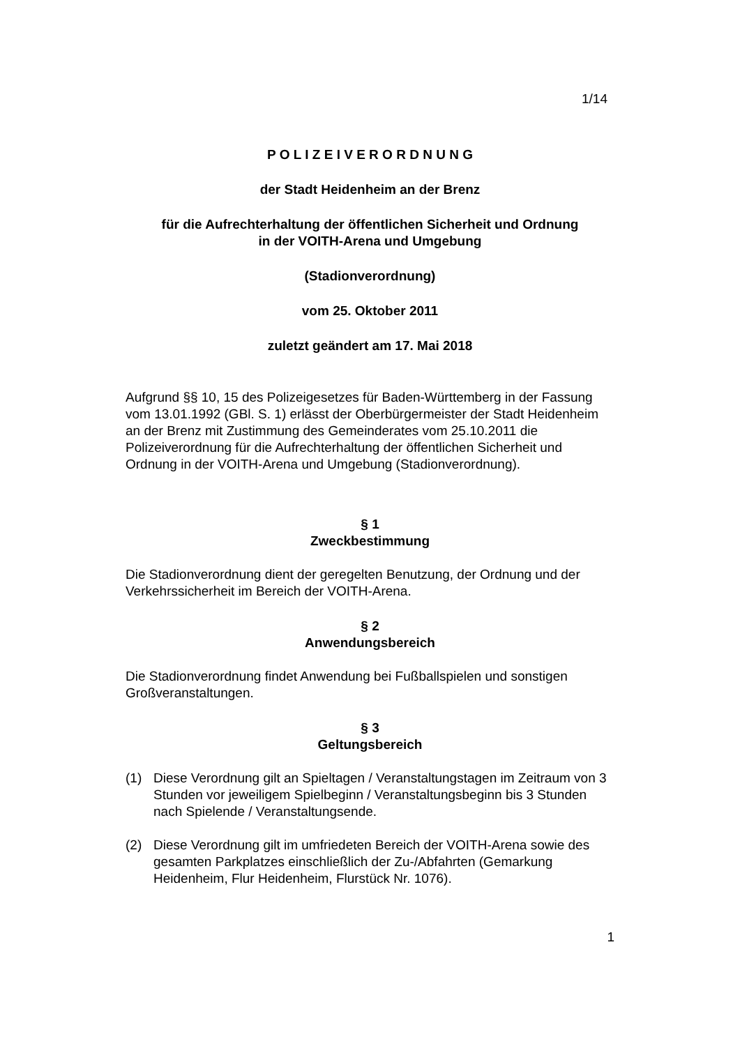1/14
P O L I Z E I V E R O R D N U N G
der Stadt Heidenheim an der Brenz
für die Aufrechterhaltung der öffentlichen Sicherheit und Ordnung
in der VOITH-Arena und Umgebung
(Stadionverordnung)
vom 25. Oktober 2011
zuletzt geändert am 17. Mai 2018
Aufgrund §§ 10, 15 des Polizeigesetzes für Baden-Württemberg in der Fassung vom 13.01.1992 (GBl. S. 1) erlässt der Oberbürgermeister der Stadt Heidenheim an der Brenz mit Zustimmung des Gemeinderates vom 25.10.2011 die Polizeiverordnung für die Aufrechterhaltung der öffentlichen Sicherheit und Ordnung in der VOITH-Arena und Umgebung (Stadionverordnung).
§ 1
Zweckbestimmung
Die Stadionverordnung dient der geregelten Benutzung, der Ordnung und der Verkehrssicherheit im Bereich der VOITH-Arena.
§ 2
Anwendungsbereich
Die Stadionverordnung findet Anwendung bei Fußballspielen und sonstigen Großveranstaltungen.
§ 3
Geltungsbereich
(1) Diese Verordnung gilt an Spieltagen / Veranstaltungstagen im Zeitraum von 3 Stunden vor jeweiligem Spielbeginn / Veranstaltungsbeginn bis 3 Stunden nach Spielende / Veranstaltungsende.
(2) Diese Verordnung gilt im umfriedeten Bereich der VOITH-Arena sowie des gesamten Parkplatzes einschließlich der Zu-/Abfahrten (Gemarkung Heidenheim, Flur Heidenheim, Flurstück Nr. 1076).
1